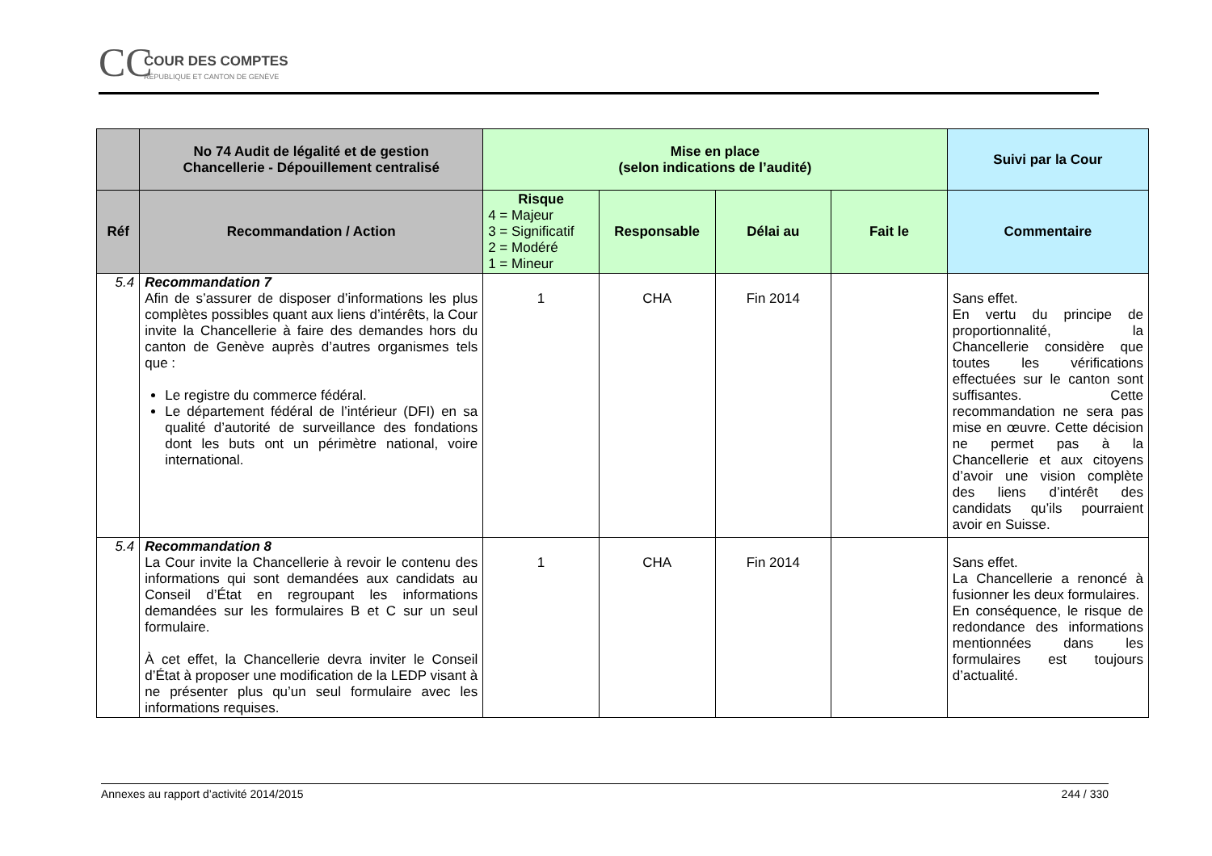CC COUR DES COMPTES
RÉPUBLIQUE ET CANTON DE GENÈVE
| | No 74 Audit de légalité et de gestion Chancellerie - Dépouillement centralisé | Mise en place (selon indications de l’audité) | | | | Suivi par la Cour |
| --- | --- | --- | --- | --- | --- | --- |
| Réf | Recommandation / Action | Risque 4 = Majeur 3 = Significatif 2 = Modéré 1 = Mineur | Responsable | Délai au | Fait le | Commentaire |
| 5.4 | Recommandation 7 Afin de s’assurer de disposer d’informations les plus complètes possibles quant aux liens d’intérêts, la Cour invite la Chancellerie à faire des demandes hors du canton de Genève auprès d’autres organismes tels que : Le registre du commerce fédéral. Le département fédéral de l’intérieur (DFI) en sa qualité d’autorité de surveillance des fondations dont les buts ont un périmètre national, voire international. | 1 | CHA | Fin 2014 | | Sans effet. En vertu du principe de proportionnalité, la Chancellerie considère que toutes les vérifications effectuées sur le canton sont suffisantes. Cette recommandation ne sera pas mise en œuvre. Cette décision ne permet pas à la Chancellerie et aux citoyens d’avoir une vision complète des liens d’intérêt des candidats qu’ils pourraient avoir en Suisse. |
| 5.4 | Recommandation 8 La Cour invite la Chancellerie à revoir le contenu des informations qui sont demandées aux candidats au Conseil d’État en regroupant les informations demandées sur les formulaires B et C sur un seul formulaire. À cet effet, la Chancellerie devra inviter le Conseil d’État à proposer une modification de la LEDP visant à ne présenter plus qu’un seul formulaire avec les informations requises. | 1 | CHA | Fin 2014 | | Sans effet. La Chancellerie a renoncé à fusionner les deux formulaires. En conséquence, le risque de redondance des informations mentionnées dans les formulaires est toujours d’actualité. |
Annexes au rapport d’activité 2014/2015 244 / 330